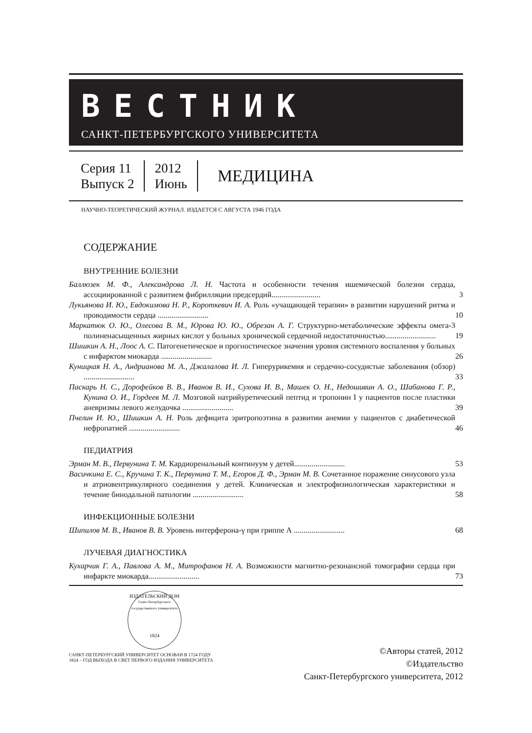ВЕСТНИК
САНКТ-ПЕТЕРБУРГСКОГО УНИВЕРСИТЕТА
Серия 11
Выпуск 2
2012
Июнь
МЕДИЦИНА
НАУЧНО-ТЕОРЕТИЧЕСКИЙ ЖУРНАЛ. ИЗДАЕТСЯ С АВГУСТА 1946 ГОДА
СОДЕРЖАНИЕ
ВНУТРЕННИЕ БОЛЕЗНИ
Баллюзек М. Ф., Александрова Л. Н. Частота и особенности течения ишемической болезни сердца, ассоциированной с развитием фибрилляции предсердий.........................
3
Лукьянова И. Ю., Евдокимова Н. Р., Короткевич И. А. Роль «учащающей терапии» в развитии нарушений ритма и проводимости сердца ..........................
10
Маркатюк О. Ю., Олесова В. М., Юрова Ю. Ю., Обрезан А. Г. Структурно-метаболические эффекты омега-3 полиненасыщенных жирных кислот у больных хронической сердечной недостаточностью..........................
19
Шишкин А. Н., Лоос А. С. Патогенетическое и прогностическое значения уровня системного воспаления у больных с инфарктом миокарда ..........................
26
Куницкая Н. А., Андрианова М. А., Джалалова И. Л. Гиперурикемия и сердечно-сосудистые заболевания (обзор) ..........................
33
Паскарь Н. С., Дорофейков В. В., Иванов В. И., Сухова И. В., Машек О. Н., Недошивин А. О., Шабанова Г. Р., Кунина О. И., Гордеев М. Л. Мозговой натрийуретический пептид и тропонин I у пациентов после пластики аневризмы левого желудочка ..........................
39
Пчелин И. Ю., Шишкин А. Н. Роль дефицита эритропоэтина в развитии анемии у пациентов с диабетической нефропатией ..........................
46
ПЕДИАТРИЯ
Эрман М. В., Первунина Т. М. Кардиоренальный континуум у детей..........................
53
Васичкина Е. С., Кручина Т. К., Первунина Т. М., Егоров Д. Ф., Эрман М. В. Сочетанное поражение синусового узла и атриовентрикулярного соединения у детей. Клиническая и электрофизиологическая характеристики и течение бинодальной патологии ..........................
58
ИНФЕКЦИОННЫЕ БОЛЕЗНИ
Шипилов М. В., Иванов В. В. Уровень интерферона-γ при гриппе А ..........................
68
ЛУЧЕВАЯ ДИАГНОСТИКА
Кухарчик Г. А., Павлова А. М., Митрофанов Н. А. Возможности магнитно-резонансной томографии сердца при инфаркте миокарда..........................
73
ИЗДАТЕЛЬСКИЙ ДОМ
Санкт-Петербургского государственного университета
1824
САНКТ-ПЕТЕРБУРГСКИЙ УНИВЕРСИТЕТ ОСНОВАН В 1724 ГОДУ
1824 – ГОД ВЫХОДА В СВЕТ ПЕРВОГО ИЗДАНИЯ УНИВЕРСИТЕТА
©Авторы статей, 2012
©Издательство
Санкт-Петербургского университета, 2012